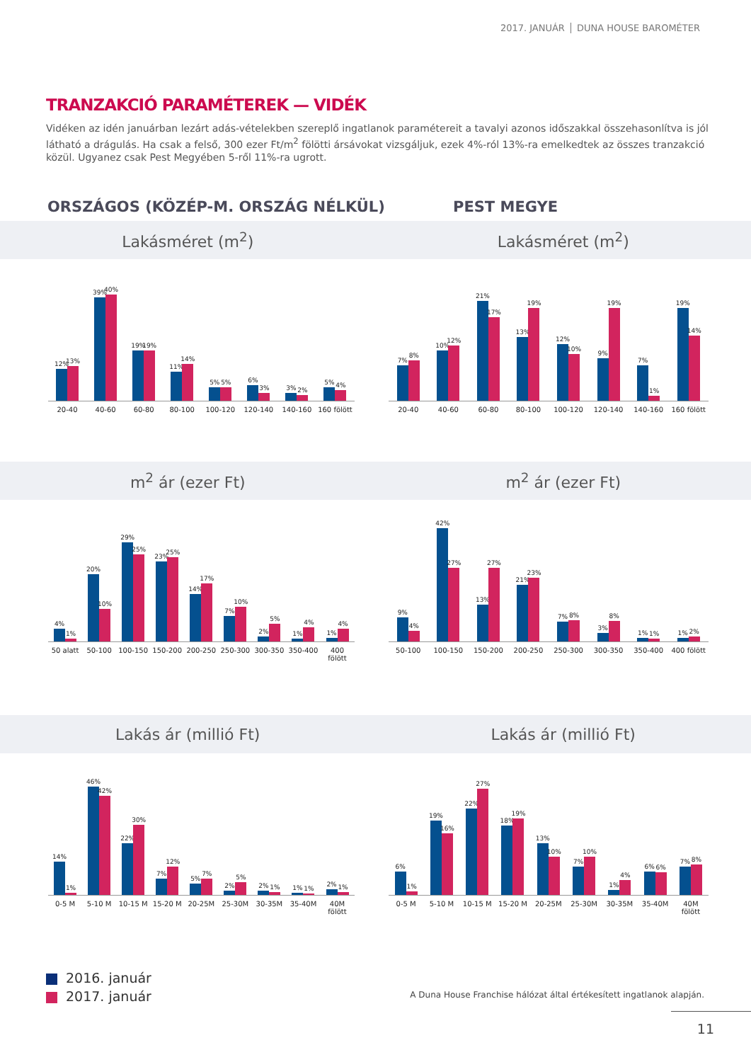2017. JANUÁR DUNA HOUSE BAROMÉTER
TRANZAKCIÓ PARAMÉTEREK — VIDÉK
Vidéken az idén januárban lezárt adás-vételekben szereplő ingatlanok paramétereit a tavalyi azonos időszakkal összehasonlítva is jól látható a drágulás. Ha csak a felső, 300 ezer Ft/m<sup>2</sup> fölötti ársávokat vizsgáljuk, ezek 4%-ról 13%-ra emelkedtek az összes tranzakció közül. Ugyanez csak Pest Megyében 5-ről 11%-ra ugrott.
ORSZÁGOS (KÖZÉP-M. ORSZÁG NÉLKÜL) PEST MEGYE
Lakásméret (m<sup>2</sup>) Lakásméret (m<sup>2</sup>)
12%
13%
39%
40%
19%
19%
11%
14%
5%
5%
6%
3%
3%
2%
5%
4%
20-40 40-60 60-80 80-100 100-120 120-140 140-160 160 fölött
7%
8%
10%
12%
21%
17%
13%
19%
12%
10%
9%
19%
7%
1%
19%
14%
20-40 40-60 60-80 80-100 100-120 120-140 140-160 160 fölött
m<sup>2</sup> ár (ezer Ft) m<sup>2</sup> ár (ezer Ft)
4%
1%
20%
10%
29%
25%
23%
25%
14%
17%
7%
10%
2%
5%
1%
4%
1%
4%
50 alatt 50-100 100-150 150-200 200-250 250-300 300-350 350-400 400 fölött
9%
4%
42%
27%
13%
27%
21%
23%
7%
8%
3%
8%
1%
1%
1%
2%
50-100 100-150 150-200 200-250 250-300 300-350 350-400 400 fölött
Lakás ár (millió Ft) Lakás ár (millió Ft)
14%
1%
46%
42%
22%
30%
7%
12%
5%
7%
2%
5%
2%
1%
1%
1%
2%
1%
0-5 M 5-10 M 10-15 M 15-20 M 20-25M 25-30M 30-35M 35-40M 40M fölött
6%
1%
19%
16%
22%
27%
18%
19%
13%
10%
7%
10%
1%
4%
6%
6%
7%
8%
0-5 M 5-10 M 10-15 M 15-20 M 20-25M 25-30M 30-35M 35-40M 40M fölött
2016. január
2017. január
A Duna House Franchise hálózat által értékesített ingatlanok alapján.
11